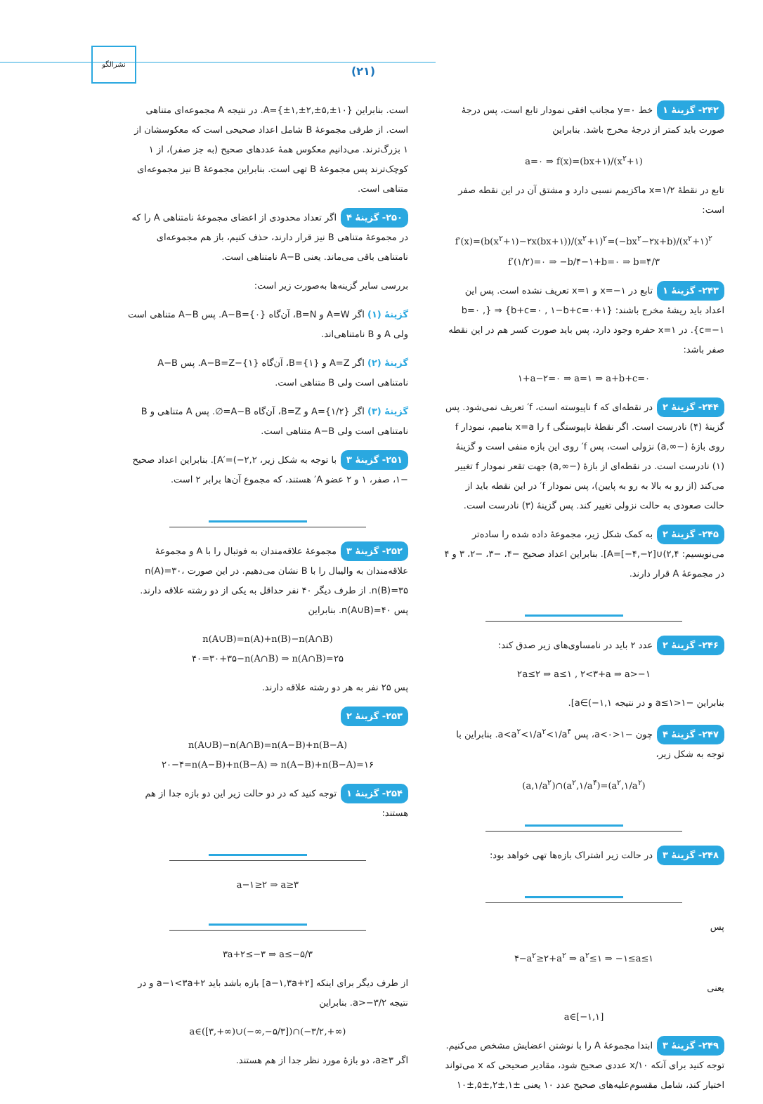نشرالگو
(۲۱)
۲۴۲- گزینهٔ ۱ خط y=۰ مجانب افقی نمودار تابع است، پس درجهٔ صورت باید کمتر از درجهٔ مخرج باشد. بنابراین
a=۰ ⇒ f(x)=(bx+۱)/(x<sup>۲</sup>+۱)
تابع در نقطهٔ x=۱/۲ ماکزیمم نسبی دارد و مشتق آن در این نقطه صفر است:
f′(x)=(b(x<sup>۲</sup>+۱)−۲x(bx+۱))/(x<sup>۲</sup>+۱)<sup>۲</sup>=(−bx<sup>۲</sup>−۲x+b)/(x<sup>۲</sup>+۱)<sup>۲</sup>
f′(۱/۲)=۰ ⇒ −b/۴−۱+b=۰ ⇒ b=۴/۳
۲۴۳- گزینهٔ ۱ تابع در x=−۱ و x=۱ تعریف نشده است. پس این اعداد باید ریشهٔ مخرج باشند: {۱+b+c=۰ , ۱−b+c=۰} ⇒ {b=۰ , c=−۱}. در x=۱ حفره وجود دارد، پس باید صورت کسر هم در این نقطه صفر باشد:
۱+a−۲=۰ ⇒ a=۱ ⇒ a+b+c=۰
۲۴۴- گزینهٔ ۲ در نقطه‌ای که f ناپیوسته است، f′ تعریف نمی‌شود. پس گزینهٔ (۴) نادرست است. اگر نقطهٔ ناپیوستگی f را x=a بنامیم، نمودار f روی بازهٔ (−∞,a) نزولی است، پس f′ روی این بازه منفی است و گزینهٔ (۱) نادرست است. در نقطه‌ای از بازهٔ (−∞,a) جهت تقعر نمودار f تغییر می‌کند (از رو به بالا به رو به پایین)، پس نمودار f′ در این نقطه باید از حالت صعودی به حالت نزولی تغییر کند. پس گزینهٔ (۳) نادرست است.
۲۴۵- گزینهٔ ۲ به کمک شکل زیر، مجموعهٔ داده شده را ساده‌تر می‌نویسیم: A=[−۴,−۲]∪(۲,۴]. بنابراین اعداد صحیح −۴، −۳، −۲، ۳ و ۴ در مجموعهٔ A قرار دارند.
۲۴۶- گزینهٔ ۲ عدد ۲ باید در نامساوی‌های زیر صدق کند:
۲a≤۲ ⇒ a≤۱ , ۲<۳+a ⇒ a>−۱
بنابراین −۱<a≤۱ و در نتیجه a∈(−۱,۱].
۲۴۷- گزینهٔ ۴ چون −۱<a<۰، پس a<a<sup>۲</sup><۱/a<sup>۲</sup><۱/a<sup>۴</sup>. بنابراین با توجه به شکل زیر،
(a,۱/a<sup>۲</sup>)∩(a<sup>۲</sup>,۱/a<sup>۴</sup>)=(a<sup>۲</sup>,۱/a<sup>۲</sup>)
۲۴۸- گزینهٔ ۳ در حالت زیر اشتراک بازه‌ها تهی خواهد بود:
پس
۴−a<sup>۲</sup>≥۲+a<sup>۲</sup> ⇒ a<sup>۲</sup>≤۱ ⇒ −۱≤a≤۱
یعنی
a∈[−۱,۱]
۲۴۹- گزینهٔ ۳ ابتدا مجموعهٔ A را با نوشتن اعضایش مشخص می‌کنیم. توجه کنید برای آنکه ۱۰/x عددی صحیح شود، مقادیر صحیحی که x می‌تواند اختیار کند، شامل مقسوم‌علیه‌های صحیح عدد ۱۰ یعنی ±۱,±۲,±۵,±۱۰
است. بنابراین A={±۱,±۲,±۵,±۱۰}. در نتیجه A مجموعه‌ای متناهی است. از طرفی مجموعهٔ B شامل اعداد صحیحی است که معکوسشان از ۱ بزرگ‌ترند. می‌دانیم معکوس همهٔ عددهای صحیح (به جز صفر)، از ۱ کوچک‌ترند پس مجموعهٔ B تهی است. بنابراین مجموعهٔ B نیز مجموعه‌ای متناهی است.
۲۵۰- گزینهٔ ۴ اگر تعداد محدودی از اعضای مجموعهٔ نامتناهی A را که در مجموعهٔ متناهی B نیز قرار دارند، حذف کنیم، باز هم مجموعه‌ای نامتناهی باقی می‌ماند. یعنی A−B نامتناهی است.
بررسی سایر گزینه‌ها به‌صورت زیر است:
گزینهٔ (۱) اگر A=W و B=N، آن‌گاه A−B={۰}. پس A−B متناهی است ولی A و B نامتناهی‌اند.
گزینهٔ (۲) اگر A=Z و B={۱}، آن‌گاه A−B=Z−{۱}. پس A−B نامتناهی است ولی B متناهی است.
گزینهٔ (۳) اگر A={۱/۲} و B=Z، آن‌گاه A−B=∅. پس A متناهی و B نامتناهی است ولی A−B متناهی است.
۲۵۱- گزینهٔ ۳ با توجه به شکل زیر، A′=(−۲,۲]. بنابراین اعداد صحیح −۱، صفر، ۱ و ۲ عضو A′ هستند، که مجموع آن‌ها برابر ۲ است.
۲۵۲- گزینهٔ ۳ مجموعهٔ علاقه‌مندان به فوتبال را با A و مجموعهٔ علاقه‌مندان به والیبال را با B نشان می‌دهیم. در این صورت n(A)=۳۰، n(B)=۳۵. از طرف دیگر ۴۰ نفر حداقل به یکی از دو رشته علاقه دارند. پس n(A∪B)=۴۰. بنابراین
n(A∪B)=n(A)+n(B)−n(A∩B)
۴۰=۳۰+۳۵−n(A∩B) ⇒ n(A∩B)=۲۵
پس ۲۵ نفر به هر دو رشته علاقه دارند.
۲۵۳- گزینهٔ ۲
n(A∪B)−n(A∩B)=n(A−B)+n(B−A)
۲۰−۴=n(A−B)+n(B−A) ⇒ n(A−B)+n(B−A)=۱۶
۲۵۴- گزینهٔ ۱ توجه کنید که در دو حالت زیر این دو بازه جدا از هم هستند:
a−۱≥۲ ⇒ a≥۳
۳a+۲≤−۳ ⇒ a≤−۵/۳
از طرف دیگر برای اینکه [a−۱,۳a+۲] بازه باشد باید a−۱<۳a+۲ و در نتیجه a>−۳/۲. بنابراین
a∈([۳,+∞)∪(−∞,−۵/۳])∩(−۳/۲,+∞)
اگر a≥۳، دو بازهٔ مورد نظر جدا از هم هستند.